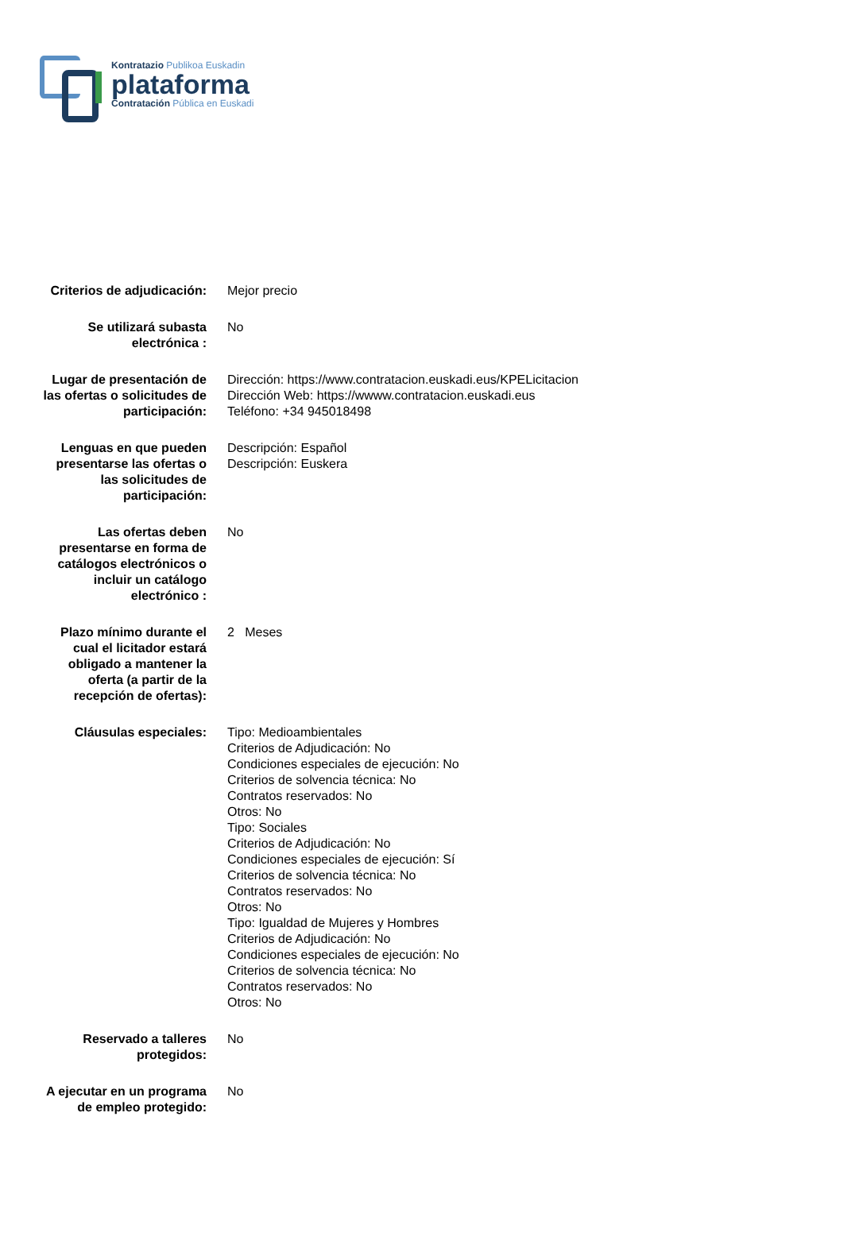Kontratazio Publikoa Euskadin
plataforma
Contratación Pública en Euskadi
| Criterios de adjudicación: | Mejor precio |
| Se utilizará subasta electrónica : | No |
| Lugar de presentación de las ofertas o solicitudes de participación: | Dirección: https://www.contratacion.euskadi.eus/KPELicitacion Dirección Web: https://wwww.contratacion.euskadi.eus Teléfono: +34 945018498 |
| Lenguas en que pueden presentarse las ofertas o las solicitudes de participación: | Descripción: Español Descripción: Euskera |
| Las ofertas deben presentarse en forma de catálogos electrónicos o incluir un catálogo electrónico : | No |
| Plazo mínimo durante el cual el licitador estará obligado a mantener la oferta (a partir de la recepción de ofertas): | 2 Meses |
| Cláusulas especiales: | Tipo: Medioambientales Criterios de Adjudicación: No Condiciones especiales de ejecución: No Criterios de solvencia técnica: No Contratos reservados: No Otros: No Tipo: Sociales Criterios de Adjudicación: No Condiciones especiales de ejecución: Sí Criterios de solvencia técnica: No Contratos reservados: No Otros: No Tipo: Igualdad de Mujeres y Hombres Criterios de Adjudicación: No Condiciones especiales de ejecución: No Criterios de solvencia técnica: No Contratos reservados: No Otros: No |
| Reservado a talleres protegidos: | No |
| A ejecutar en un programa de empleo protegido: | No |